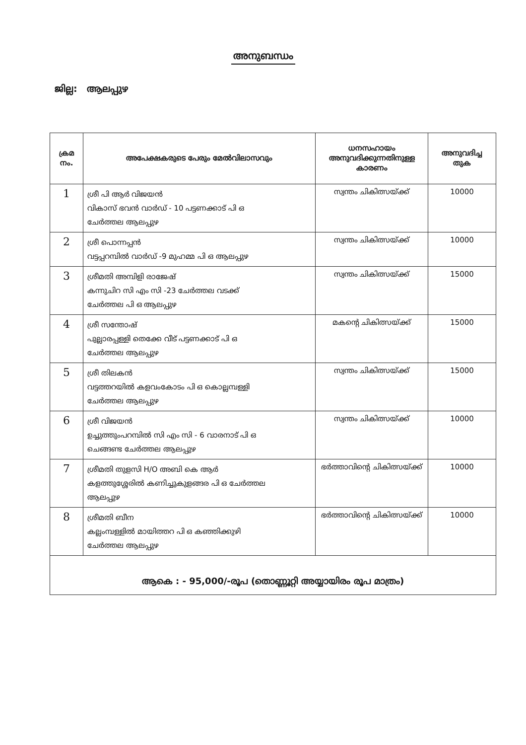അനുബന്ധം
ജില്ല: ആലപ്പുഴ
| ക്രമ നം. | അപേക്ഷകരുടെ പേരും മേൽവിലാസവും | ധനസഹായം അനുവദിക്കുന്നതിനുള്ള കാരണം | അനുവദിച്ച തുക |
| --- | --- | --- | --- |
| 1 | ശ്രീ പി ആർ വിജയൻ വികാസ് ഭവൻ വാർഡ് - 10 പട്ടണക്കാട് പി ഒ ചേർത്തല ആലപ്പുഴ | സ്വന്തം ചികിത്സയ്ക്ക് | 10000 |
| 2 | ശ്രീ പൊന്നപ്പൻ വട്ടപ്പറമ്പിൽ വാർഡ് -9 മുഹമ്മ പി ഒ ആലപ്പുഴ | സ്വന്തം ചികിത്സയ്ക്ക് | 10000 |
| 3 | ശ്രീമതി അമ്പിളി രാജേഷ് കന്നുചിറ സി എം സി -23 ചേർത്തല വടക്ക് ചേർത്തല പി ഒ ആലപ്പുഴ | സ്വന്തം ചികിത്സയ്ക്ക് | 15000 |
| 4 | ശ്രീ സന്തോഷ് പുല്ലാരപ്പള്ളി തെക്കേ വീട് പട്ടണക്കാട് പി ഒ ചേർത്തല ആലപ്പുഴ | മകന്റെ ചികിത്സയ്ക്ക് | 15000 |
| 5 | ശ്രീ തിലകൻ വട്ടത്തറയിൽ കളവംകോടം പി ഒ കൊല്ലമ്പള്ളി ചേർത്തല ആലപ്പുഴ | സ്വന്തം ചികിത്സയ്ക്ക് | 15000 |
| 6 | ശ്രീ വിജയൻ ഉച്ചുത്തുംപറമ്പിൽ സി എം സി - 6 വാരനാട് പി ഒ ചെങ്ങണ്ട ചേർത്തല ആലപ്പുഴ | സ്വന്തം ചികിത്സയ്ക്ക് | 10000 |
| 7 | ശ്രീമതി തുളസി H/O അബി കെ ആർ കളത്തുശ്ശേരിൽ കണിച്ചുകുളങ്ങര പി ഒ ചേർത്തല ആലപ്പുഴ | ഭർത്താവിന്റെ ചികിത്സയ്ക്ക് | 10000 |
| 8 | ശ്രീമതി ബീന കല്ലംമ്പള്ളിൽ മായിത്തറ പി ഒ കഞ്ഞിക്കുഴി ചേർത്തല ആലപ്പുഴ | ഭർത്താവിന്റെ ചികിത്സയ്ക്ക് | 10000 |
| ആകെ : - 95,000/-രൂപ (തൊണ്ണൂറ്റി അയ്യായിരം രൂപ മാത്രം) | | | |